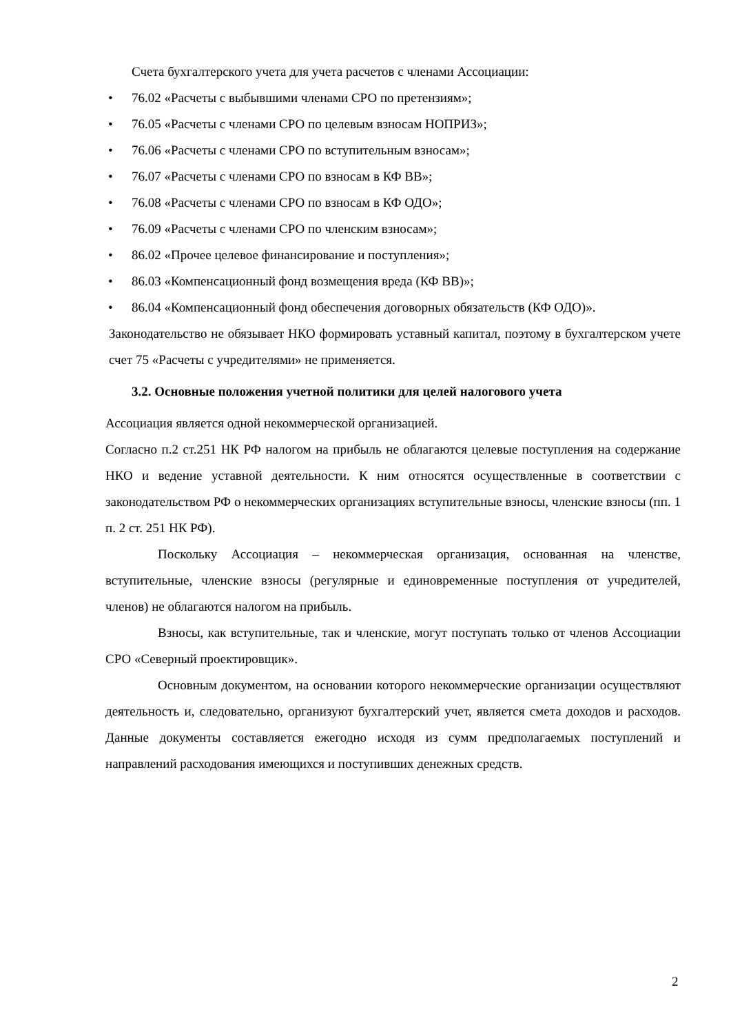Счета бухгалтерского учета для учета расчетов с членами Ассоциации:
• 76.02 «Расчеты с выбывшими членами СРО по претензиям»;
• 76.05 «Расчеты с членами СРО по целевым взносам НОПРИЗ»;
• 76.06 «Расчеты с членами СРО по вступительным взносам»;
• 76.07 «Расчеты с членами СРО по взносам в КФ ВВ»;
• 76.08 «Расчеты с членами СРО по взносам в КФ ОДО»;
• 76.09 «Расчеты с членами СРО по членским взносам»;
• 86.02 «Прочее целевое финансирование и поступления»;
• 86.03 «Компенсационный фонд возмещения вреда (КФ ВВ)»;
• 86.04 «Компенсационный фонд обеспечения договорных обязательств (КФ ОДО)».
Законодательство не обязывает НКО формировать уставный капитал, поэтому в бухгалтерском учете счет 75 «Расчеты с учредителями» не применяется.
3.2. Основные положения учетной политики для целей налогового учета
Ассоциация является одной некоммерческой организацией.
Согласно п.2 ст.251 НК РФ налогом на прибыль не облагаются целевые поступления на содержание НКО и ведение уставной деятельности. К ним относятся осуществленные в соответствии с законодательством РФ о некоммерческих организациях вступительные взносы, членские взносы (пп. 1 п. 2 ст. 251 НК РФ).
Поскольку Ассоциация – некоммерческая организация, основанная на членстве, вступительные, членские взносы (регулярные и единовременные поступления от учредителей, членов) не облагаются налогом на прибыль.
Взносы, как вступительные, так и членские, могут поступать только от членов Ассоциации СРО «Северный проектировщик».
Основным документом, на основании которого некоммерческие организации осуществляют деятельность и, следовательно, организуют бухгалтерский учет, является смета доходов и расходов. Данные документы составляется ежегодно исходя из сумм предполагаемых поступлений и направлений расходования имеющихся и поступивших денежных средств.
2